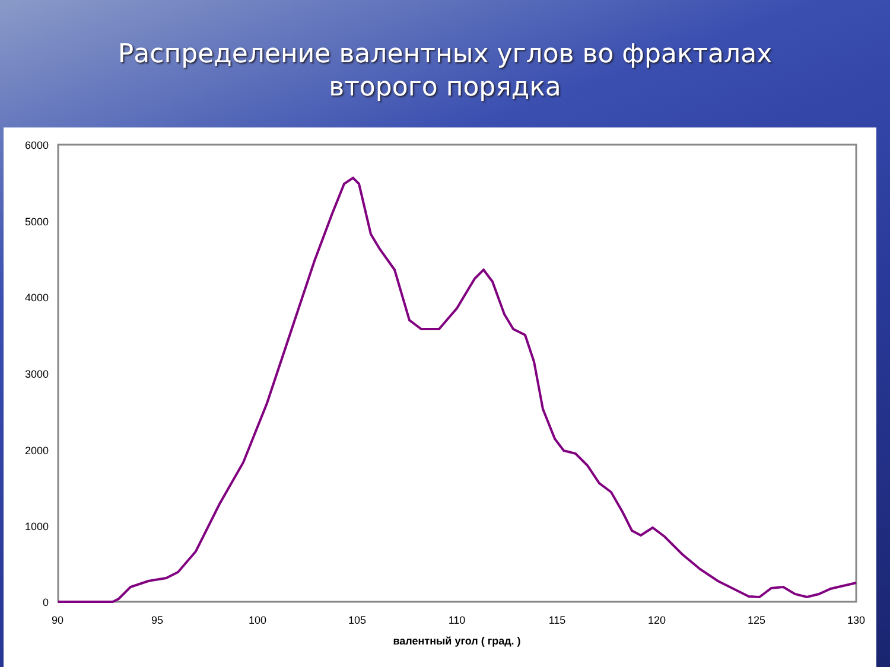Распределение валентных углов во фракталах второго порядка
6000
5000
4000
3000
2000
1000
0
90
95
100
105
110
115
120
125
130
валентный угол ( град. )